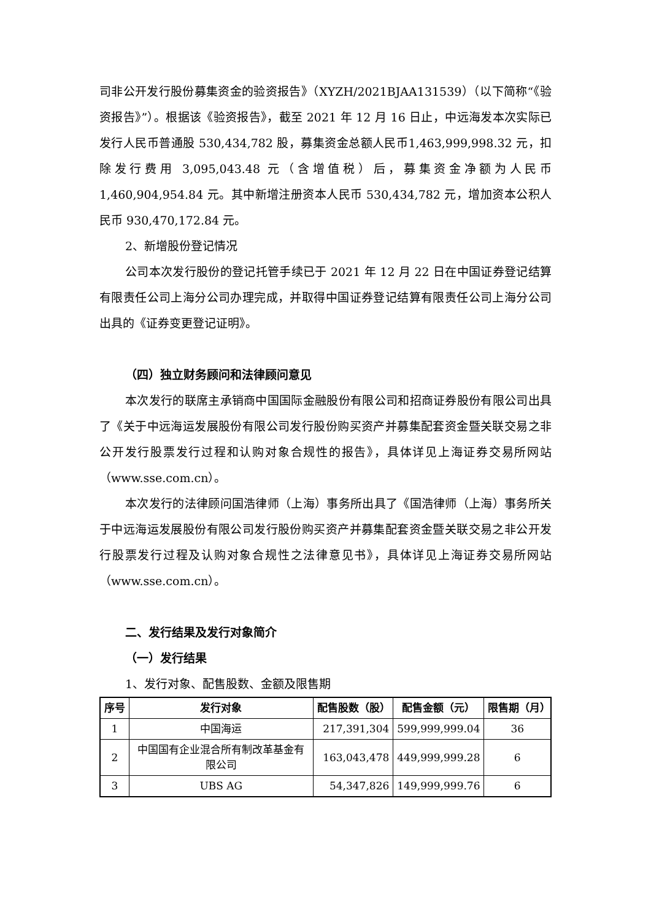司非公开发行股份募集资金的验资报告》（XYZH/2021BJAA131539）（以下简称“《验资报告》”）。根据该《验资报告》，截至 2021 年 12 月 16 日止，中远海发本次实际已发行人民币普通股 530,434,782 股，募集资金总额人民币1,463,999,998.32 元，扣除发行费用 3,095,043.48 元（含增值税）后，募集资金净额为人民币 1,460,904,954.84 元。其中新增注册资本人民币 530,434,782 元，增加资本公积人民币 930,470,172.84 元。
2、新增股份登记情况
公司本次发行股份的登记托管手续已于 2021 年 12 月 22 日在中国证券登记结算有限责任公司上海分公司办理完成，并取得中国证券登记结算有限责任公司上海分公司出具的《证券变更登记证明》。
（四）独立财务顾问和法律顾问意见
本次发行的联席主承销商中国国际金融股份有限公司和招商证券股份有限公司出具了《关于中远海运发展股份有限公司发行股份购买资产并募集配套资金暨关联交易之非公开发行股票发行过程和认购对象合规性的报告》，具体详见上海证券交易所网站（www.sse.com.cn）。
本次发行的法律顾问国浩律师（上海）事务所出具了《国浩律师（上海）事务所关于中远海运发展股份有限公司发行股份购买资产并募集配套资金暨关联交易之非公开发行股票发行过程及认购对象合规性之法律意见书》，具体详见上海证券交易所网站（www.sse.com.cn）。
二、发行结果及发行对象简介
（一）发行结果
1、发行对象、配售股数、金额及限售期
| 序号 | 发行对象 | 配售股数（股） | 配售金额（元） | 限售期（月） |
| --- | --- | --- | --- | --- |
| 1 | 中国海运 | 217,391,304 | 599,999,999.04 | 36 |
| 2 | 中国国有企业混合所有制改革基金有限公司 | 163,043,478 | 449,999,999.28 | 6 |
| 3 | UBS AG | 54,347,826 | 149,999,999.76 | 6 |